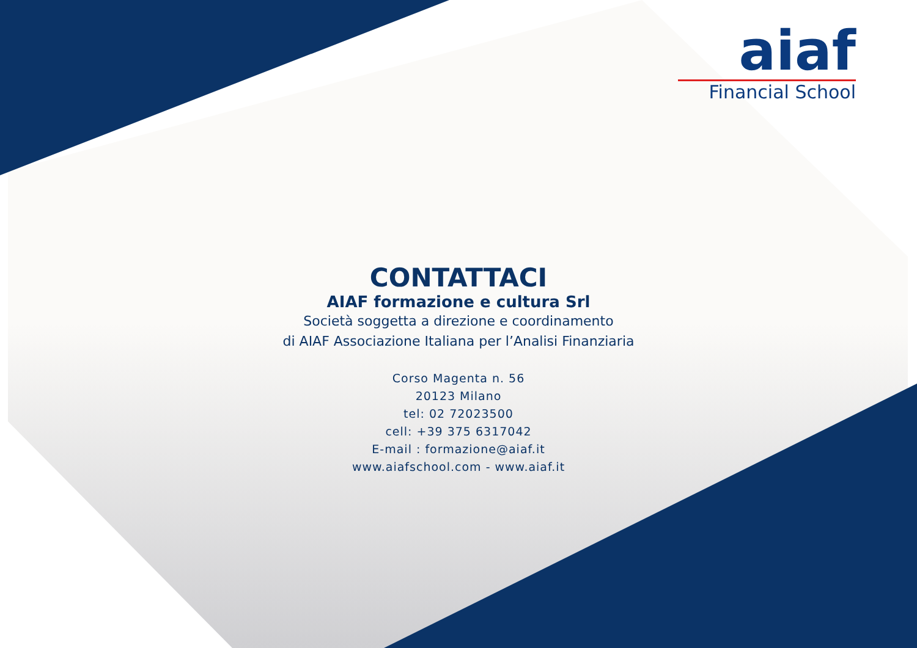aiaf
Financial School
CONTATTACI
AIAF formazione e cultura Srl
Società soggetta a direzione e coordinamento
di AIAF Associazione Italiana per l’Analisi Finanziaria
Corso Magenta n. 56
20123 Milano
tel: 02 72023500
cell: +39 375 6317042
E-mail : formazione@aiaf.it
www.aiafschool.com - www.aiaf.it